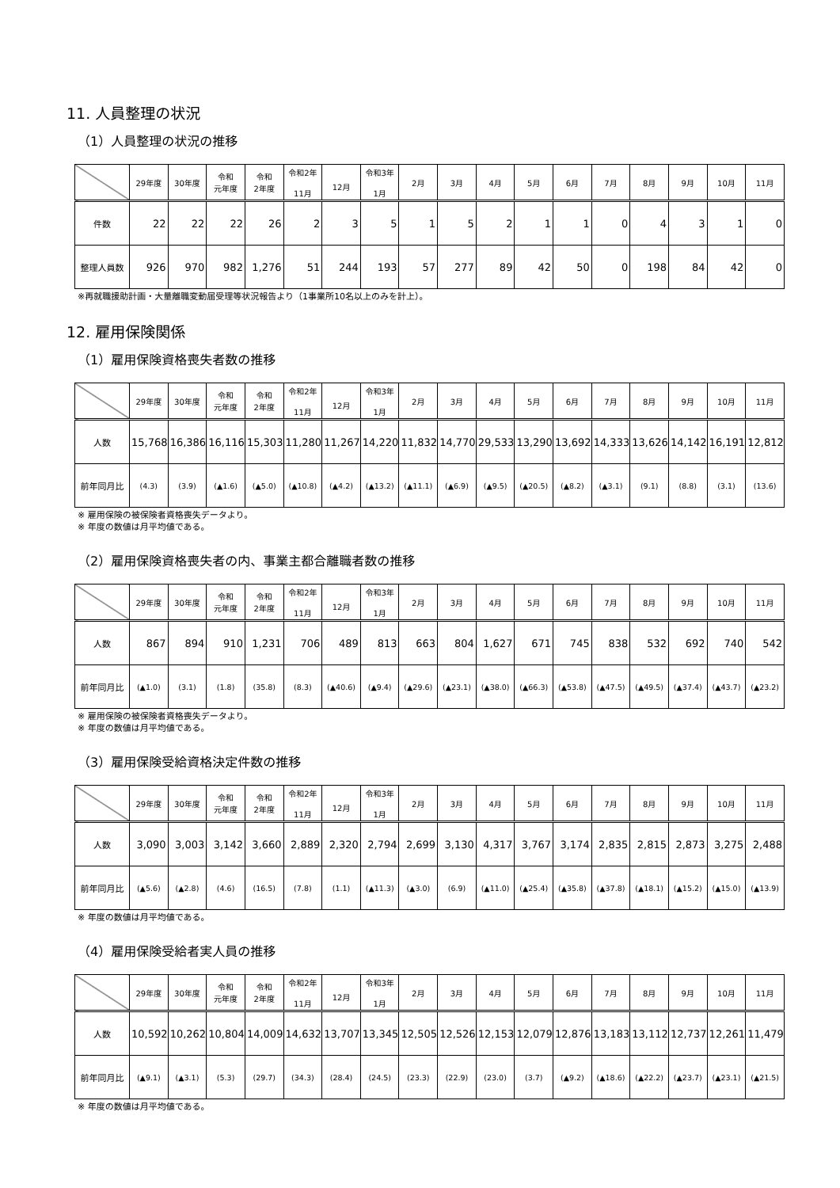11. 人員整理の状況
（1）人員整理の状況の推移
| | 29年度 | 30年度 | 令和 元年度 | 令和 2年度 | 令和2年 11月 | 12月 | 令和3年 1月 | 2月 | 3月 | 4月 | 5月 | 6月 | 7月 | 8月 | 9月 | 10月 | 11月 |
| --- | --- | --- | --- | --- | --- | --- | --- | --- | --- | --- | --- | --- | --- | --- | --- | --- | --- |
| 件数 | 22 | 22 | 22 | 26 | 2 | 3 | 5 | 1 | 5 | 2 | 1 | 1 | 0 | 4 | 3 | 1 | 0 |
| 整理人員数 | 926 | 970 | 982 | 1,276 | 51 | 244 | 193 | 57 | 277 | 89 | 42 | 50 | 0 | 198 | 84 | 42 | 0 |
※再就職援助計画・大量離職変動届受理等状況報告より（1事業所10名以上のみを計上）。
12. 雇用保険関係
（1）雇用保険資格喪失者数の推移
| | 29年度 | 30年度 | 令和 元年度 | 令和 2年度 | 令和2年 11月 | 12月 | 令和3年 1月 | 2月 | 3月 | 4月 | 5月 | 6月 | 7月 | 8月 | 9月 | 10月 | 11月 |
| --- | --- | --- | --- | --- | --- | --- | --- | --- | --- | --- | --- | --- | --- | --- | --- | --- | --- |
| 人数 | 15,768 | 16,386 | 16,116 | 15,303 | 11,280 | 11,267 | 14,220 | 11,832 | 14,770 | 29,533 | 13,290 | 13,692 | 14,333 | 13,626 | 14,142 | 16,191 | 12,812 |
| 前年同月比 | (4.3) | (3.9) | (▲1.6) | (▲5.0) | (▲10.8) | (▲4.2) | (▲13.2) | (▲11.1) | (▲6.9) | (▲9.5) | (▲20.5) | (▲8.2) | (▲3.1) | (9.1) | (8.8) | (3.1) | (13.6) |
※ 雇用保険の被保険者資格喪失データより。
※ 年度の数値は月平均値である。
（2）雇用保険資格喪失者の内、事業主都合離職者数の推移
| | 29年度 | 30年度 | 令和 元年度 | 令和 2年度 | 令和2年 11月 | 12月 | 令和3年 1月 | 2月 | 3月 | 4月 | 5月 | 6月 | 7月 | 8月 | 9月 | 10月 | 11月 |
| --- | --- | --- | --- | --- | --- | --- | --- | --- | --- | --- | --- | --- | --- | --- | --- | --- | --- |
| 人数 | 867 | 894 | 910 | 1,231 | 706 | 489 | 813 | 663 | 804 | 1,627 | 671 | 745 | 838 | 532 | 692 | 740 | 542 |
| 前年同月比 | (▲1.0) | (3.1) | (1.8) | (35.8) | (8.3) | (▲40.6) | (▲9.4) | (▲29.6) | (▲23.1) | (▲38.0) | (▲66.3) | (▲53.8) | (▲47.5) | (▲49.5) | (▲37.4) | (▲43.7) | (▲23.2) |
※ 雇用保険の被保険者資格喪失データより。
※ 年度の数値は月平均値である。
（3）雇用保険受給資格決定件数の推移
| | 29年度 | 30年度 | 令和 元年度 | 令和 2年度 | 令和2年 11月 | 12月 | 令和3年 1月 | 2月 | 3月 | 4月 | 5月 | 6月 | 7月 | 8月 | 9月 | 10月 | 11月 |
| --- | --- | --- | --- | --- | --- | --- | --- | --- | --- | --- | --- | --- | --- | --- | --- | --- | --- |
| 人数 | 3,090 | 3,003 | 3,142 | 3,660 | 2,889 | 2,320 | 2,794 | 2,699 | 3,130 | 4,317 | 3,767 | 3,174 | 2,835 | 2,815 | 2,873 | 3,275 | 2,488 |
| 前年同月比 | (▲5.6) | (▲2.8) | (4.6) | (16.5) | (7.8) | (1.1) | (▲11.3) | (▲3.0) | (6.9) | (▲11.0) | (▲25.4) | (▲35.8) | (▲37.8) | (▲18.1) | (▲15.2) | (▲15.0) | (▲13.9) |
※ 年度の数値は月平均値である。
（4）雇用保険受給者実人員の推移
| | 29年度 | 30年度 | 令和 元年度 | 令和 2年度 | 令和2年 11月 | 12月 | 令和3年 1月 | 2月 | 3月 | 4月 | 5月 | 6月 | 7月 | 8月 | 9月 | 10月 | 11月 |
| --- | --- | --- | --- | --- | --- | --- | --- | --- | --- | --- | --- | --- | --- | --- | --- | --- | --- |
| 人数 | 10,592 | 10,262 | 10,804 | 14,009 | 14,632 | 13,707 | 13,345 | 12,505 | 12,526 | 12,153 | 12,079 | 12,876 | 13,183 | 13,112 | 12,737 | 12,261 | 11,479 |
| 前年同月比 | (▲9.1) | (▲3.1) | (5.3) | (29.7) | (34.3) | (28.4) | (24.5) | (23.3) | (22.9) | (23.0) | (3.7) | (▲9.2) | (▲18.6) | (▲22.2) | (▲23.7) | (▲23.1) | (▲21.5) |
※ 年度の数値は月平均値である。